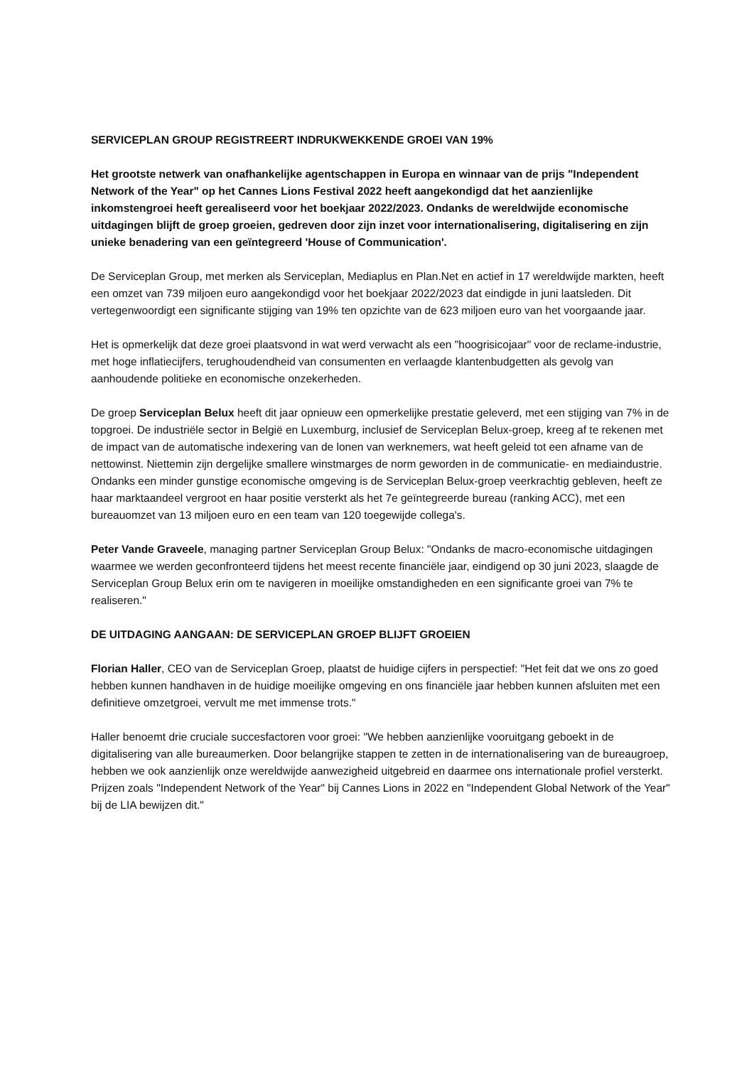SERVICEPLAN GROUP REGISTREERT INDRUKWEKKENDE GROEI VAN 19%
Het grootste netwerk van onafhankelijke agentschappen in Europa en winnaar van de prijs "Independent Network of the Year" op het Cannes Lions Festival 2022 heeft aangekondigd dat het aanzienlijke inkomstengroei heeft gerealiseerd voor het boekjaar 2022/2023. Ondanks de wereldwijde economische uitdagingen blijft de groep groeien, gedreven door zijn inzet voor internationalisering, digitalisering en zijn unieke benadering van een geïntegreerd 'House of Communication'.
De Serviceplan Group, met merken als Serviceplan, Mediaplus en Plan.Net en actief in 17 wereldwijde markten, heeft een omzet van 739 miljoen euro aangekondigd voor het boekjaar 2022/2023 dat eindigde in juni laatsleden. Dit vertegenwoordigt een significante stijging van 19% ten opzichte van de 623 miljoen euro van het voorgaande jaar.
Het is opmerkelijk dat deze groei plaatsvond in wat werd verwacht als een "hoogrisicojaar" voor de reclame-industrie, met hoge inflatiecijfers, terughoudendheid van consumenten en verlaagde klantenbudgetten als gevolg van aanhoudende politieke en economische onzekerheden.
De groep Serviceplan Belux heeft dit jaar opnieuw een opmerkelijke prestatie geleverd, met een stijging van 7% in de topgroei. De industriële sector in België en Luxemburg, inclusief de Serviceplan Belux-groep, kreeg af te rekenen met de impact van de automatische indexering van de lonen van werknemers, wat heeft geleid tot een afname van de nettowinst. Niettemin zijn dergelijke smallere winstmarges de norm geworden in de communicatie- en mediaindustrie. Ondanks een minder gunstige economische omgeving is de Serviceplan Belux-groep veerkrachtig gebleven, heeft ze haar marktaandeel vergroot en haar positie versterkt als het 7e geïntegreerde bureau (ranking ACC), met een bureauomzet van 13 miljoen euro en een team van 120 toegewijde collega's.
Peter Vande Graveele, managing partner Serviceplan Group Belux: "Ondanks de macro-economische uitdagingen waarmee we werden geconfronteerd tijdens het meest recente financiële jaar, eindigend op 30 juni 2023, slaagde de Serviceplan Group Belux erin om te navigeren in moeilijke omstandigheden en een significante groei van 7% te realiseren."
DE UITDAGING AANGAAN: DE SERVICEPLAN GROEP BLIJFT GROEIEN
Florian Haller, CEO van de Serviceplan Groep, plaatst de huidige cijfers in perspectief: "Het feit dat we ons zo goed hebben kunnen handhaven in de huidige moeilijke omgeving en ons financiële jaar hebben kunnen afsluiten met een definitieve omzetgroei, vervult me met immense trots."
Haller benoemt drie cruciale succesfactoren voor groei: "We hebben aanzienlijke vooruitgang geboekt in de digitalisering van alle bureaumerken. Door belangrijke stappen te zetten in de internationalisering van de bureaugroep, hebben we ook aanzienlijk onze wereldwijde aanwezigheid uitgebreid en daarmee ons internationale profiel versterkt. Prijzen zoals "Independent Network of the Year" bij Cannes Lions in 2022 en "Independent Global Network of the Year" bij de LIA bewijzen dit."